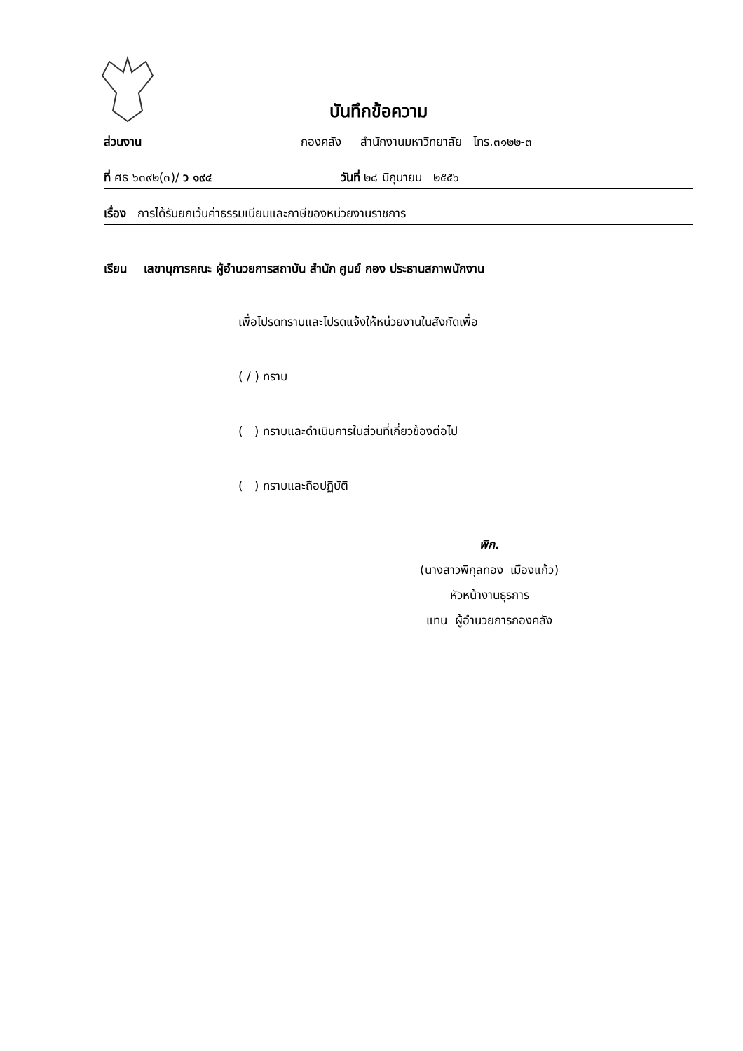บันทึกข้อความ
ส่วนงาน กองคลัง สำนักงานมหาวิทยาลัย โทร.๓๑๒๒-๓
ที่ ศธ ๖๓๙๒(๓)/ ว ๑๙๔ วันที่ ๒๘ มิถุนายน ๒๕๕๖
เรื่อง การได้รับยกเว้นค่าธรรมเนียมและภาษีของหน่วยงานราชการ
เรียน เลขานุการคณะ ผู้อำนวยการสถาบัน สำนัก ศูนย์ กอง ประธานสภาพนักงาน
เพื่อโปรดทราบและโปรดแจ้งให้หน่วยงานในสังกัดเพื่อ
( / ) ทราบ
( ) ทราบและดำเนินการในส่วนที่เกี่ยวข้องต่อไป
( ) ทราบและถือปฏิบัติ
พิก.
(นางสาวพิกุลทอง เมืองแก้ว)
หัวหน้างานธุรการ
แทน ผู้อำนวยการกองคลัง